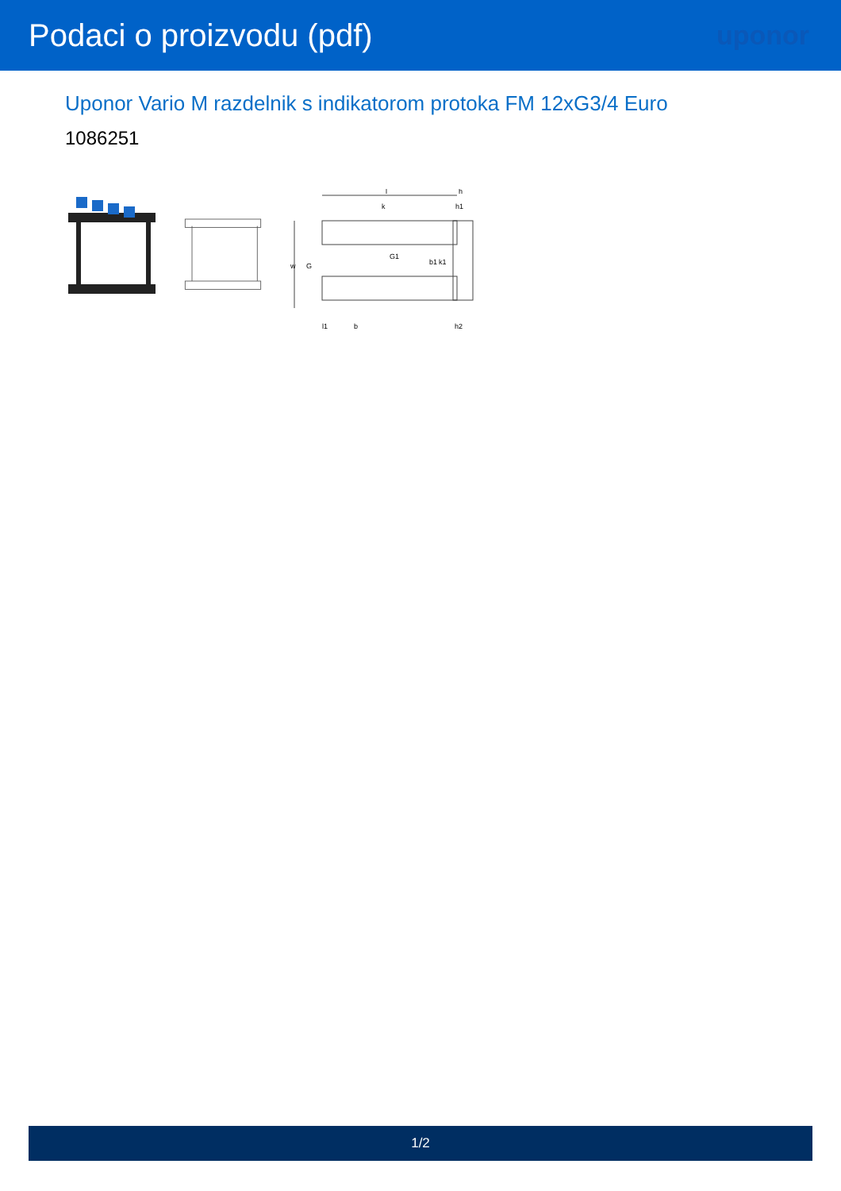Podaci o proizvodu (pdf)
uponor
Uponor Vario M razdelnik s indikatorom protoka FM 12xG3/4 Euro
1086251
l
k
G1
w
G
b1
k1
h
h1
l1
b
h2
1/2